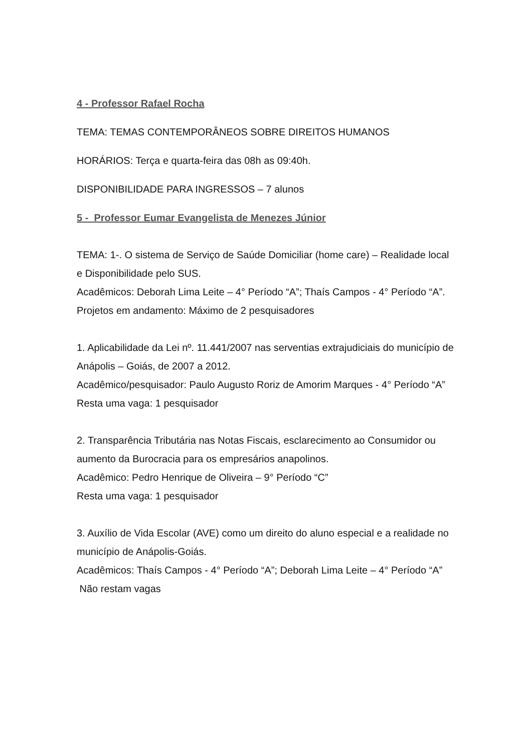4 - Professor Rafael Rocha
TEMA: TEMAS CONTEMPORÂNEOS SOBRE DIREITOS HUMANOS
HORÁRIOS: Terça e quarta-feira das 08h as 09:40h.
DISPONIBILIDADE PARA INGRESSOS – 7 alunos
5 - Professor Eumar Evangelista de Menezes Júnior
TEMA: 1-. O sistema de Serviço de Saúde Domiciliar (home care) – Realidade local e Disponibilidade pelo SUS.
Acadêmicos: Deborah Lima Leite – 4° Período “A”; Thaís Campos - 4° Período “A”.
Projetos em andamento: Máximo de 2 pesquisadores
1. Aplicabilidade da Lei nº. 11.441/2007 nas serventias extrajudiciais do município de Anápolis – Goiás, de 2007 a 2012.
Acadêmico/pesquisador: Paulo Augusto Roriz de Amorim Marques - 4° Período “A”
Resta uma vaga: 1 pesquisador
2. Transparência Tributária nas Notas Fiscais, esclarecimento ao Consumidor ou aumento da Burocracia para os empresários anapolinos.
Acadêmico: Pedro Henrique de Oliveira – 9° Período “C”
Resta uma vaga: 1 pesquisador
3. Auxílio de Vida Escolar (AVE) como um direito do aluno especial e a realidade no município de Anápolis-Goiás.
Acadêmicos: Thaís Campos - 4° Período “A”; Deborah Lima Leite – 4° Período “A” Não restam vagas